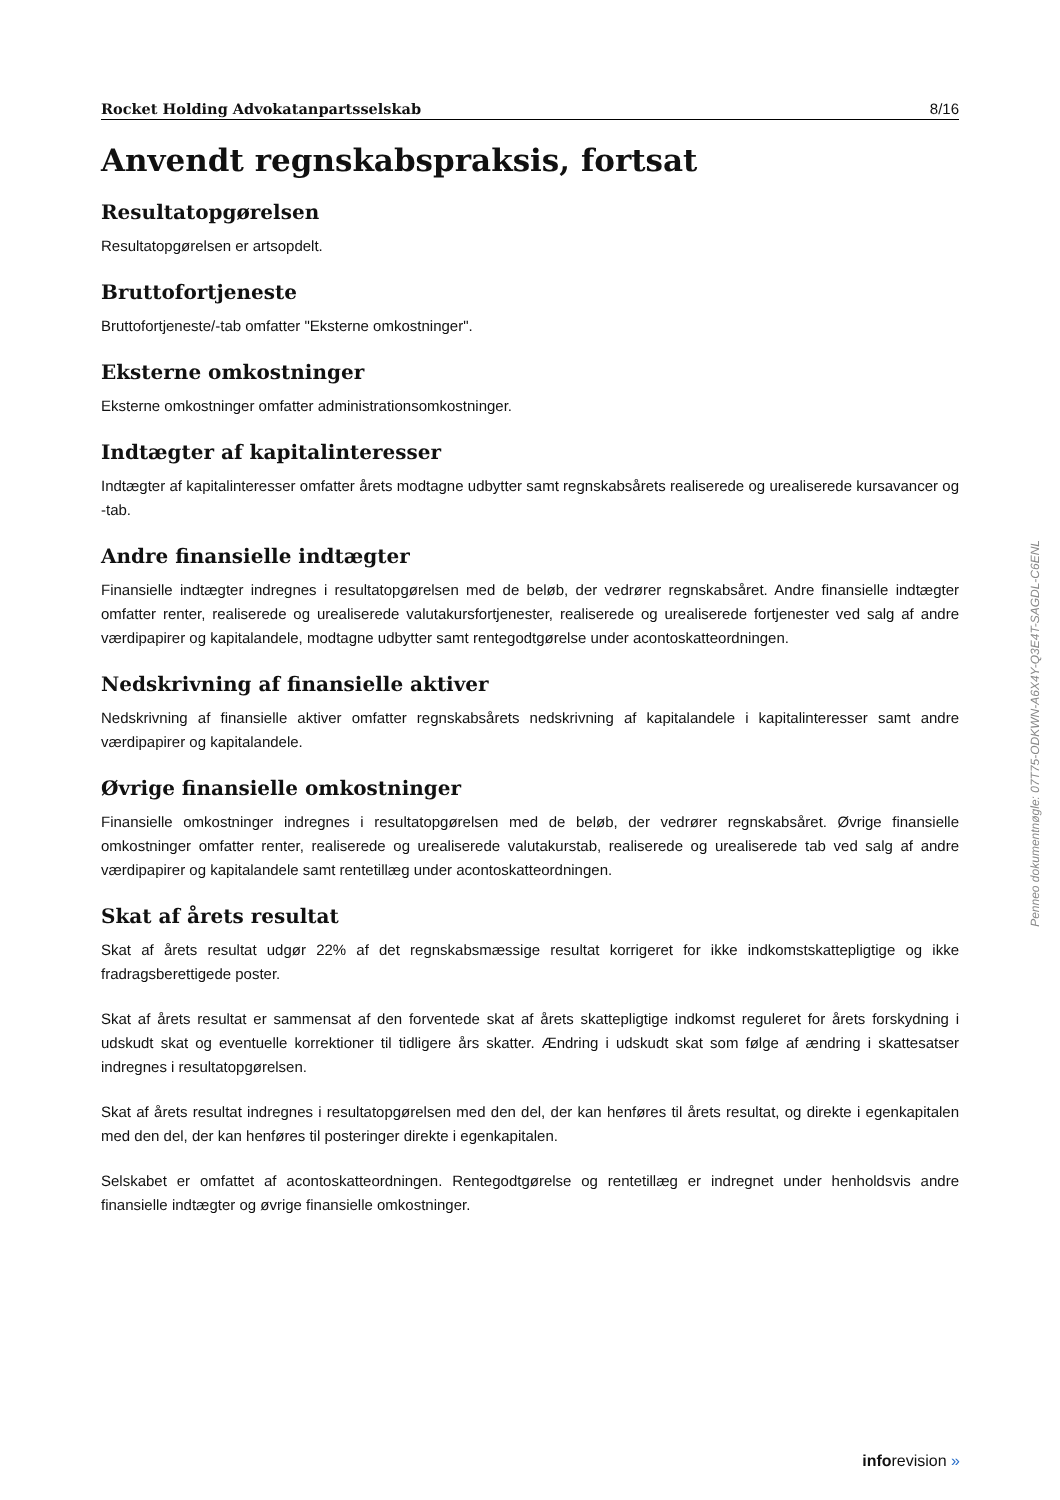Rocket Holding Advokatanpartsselskab 8/16
Anvendt regnskabspraksis, fortsat
Resultatopgørelsen
Resultatopgørelsen er artsopdelt.
Bruttofortjeneste
Bruttofortjeneste/-tab omfatter "Eksterne omkostninger".
Eksterne omkostninger
Eksterne omkostninger omfatter administrationsomkostninger.
Indtægter af kapitalinteresser
Indtægter af kapitalinteresser omfatter årets modtagne udbytter samt regnskabsårets realiserede og urealiserede kursavancer og -tab.
Andre finansielle indtægter
Finansielle indtægter indregnes i resultatopgørelsen med de beløb, der vedrører regnskabsåret. Andre finansielle indtægter omfatter renter, realiserede og urealiserede valutakursfortjenester, realiserede og urealiserede fortjenester ved salg af andre værdipapirer og kapitalandele, modtagne udbytter samt rentegodtgørelse under acontoskatteordningen.
Nedskrivning af finansielle aktiver
Nedskrivning af finansielle aktiver omfatter regnskabsårets nedskrivning af kapitalandele i kapitalinteresser samt andre værdipapirer og kapitalandele.
Øvrige finansielle omkostninger
Finansielle omkostninger indregnes i resultatopgørelsen med de beløb, der vedrører regnskabsåret. Øvrige finansielle omkostninger omfatter renter, realiserede og urealiserede valutakurstab, realiserede og urealiserede tab ved salg af andre værdipapirer og kapitalandele samt rentetillæg under acontoskatteordningen.
Skat af årets resultat
Skat af årets resultat udgør 22% af det regnskabsmæssige resultat korrigeret for ikke indkomstskattepligtige og ikke fradragsberettigede poster.
Skat af årets resultat er sammensat af den forventede skat af årets skattepligtige indkomst reguleret for årets forskydning i udskudt skat og eventuelle korrektioner til tidligere års skatter. Ændring i udskudt skat som følge af ændring i skattesatser indregnes i resultatopgørelsen.
Skat af årets resultat indregnes i resultatopgørelsen med den del, der kan henføres til årets resultat, og direkte i egenkapitalen med den del, der kan henføres til posteringer direkte i egenkapitalen.
Selskabet er omfattet af acontoskatteordningen. Rentegodtgørelse og rentetillæg er indregnet under henholdsvis andre finansielle indtægter og øvrige finansielle omkostninger.
Penneo dokumentnøgle: 07T75-ODKWN-A6X4Y-Q3E4T-SAGDL-C6ENL
inforevision »